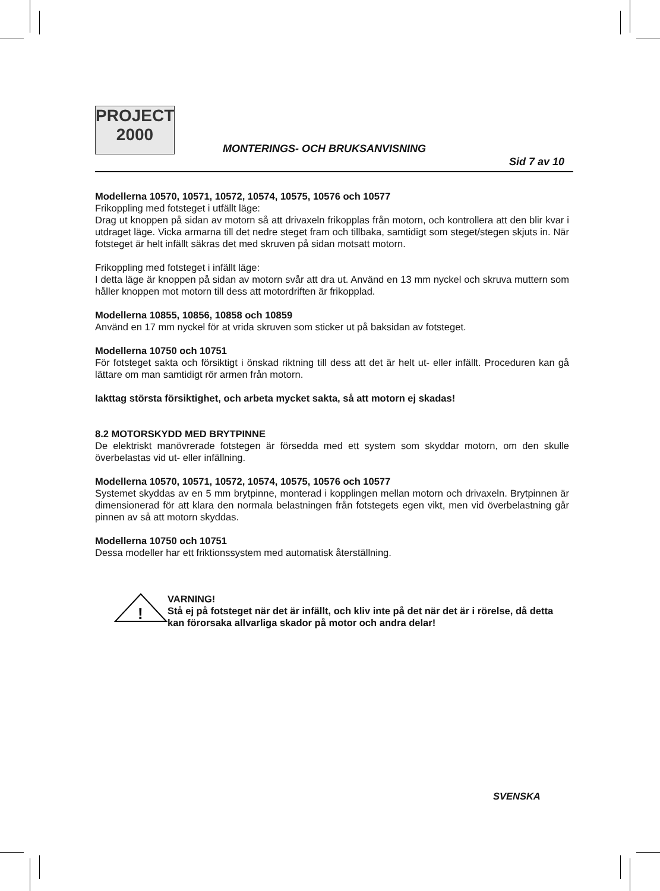PROJECT
2000
MONTERINGS- OCH BRUKSANVISNING
Sid 7 av 10
Modellerna 10570, 10571, 10572, 10574, 10575, 10576 och 10577
Frikoppling med fotsteget i utfällt läge:
Drag ut knoppen på sidan av motorn så att drivaxeln frikopplas från motorn, och kontrollera att den blir kvar i utdraget läge. Vicka armarna till det nedre steget fram och tillbaka, samtidigt som steget/stegen skjuts in. När fotsteget är helt infällt säkras det med skruven på sidan motsatt motorn.
Frikoppling med fotsteget i infällt läge:
I detta läge är knoppen på sidan av motorn svår att dra ut. Använd en 13 mm nyckel och skruva muttern som håller knoppen mot motorn till dess att motordriften är frikopplad.
Modellerna 10855, 10856, 10858 och 10859
Använd en 17 mm nyckel för at vrida skruven som sticker ut på baksidan av fotsteget.
Modellerna 10750 och 10751
För fotsteget sakta och försiktigt i önskad riktning till dess att det är helt ut- eller infällt. Proceduren kan gå lättare om man samtidigt rör armen från motorn.
Iakttag största försiktighet, och arbeta mycket sakta, så att motorn ej skadas!
8.2 MOTORSKYDD MED BRYTPINNE
De elektriskt manövrerade fotstegen är försedda med ett system som skyddar motorn, om den skulle överbelastas vid ut- eller infällning.
Modellerna 10570, 10571, 10572, 10574, 10575, 10576 och 10577
Systemet skyddas av en 5 mm brytpinne, monterad i kopplingen mellan motorn och drivaxeln. Brytpinnen är dimensionerad för att klara den normala belastningen från fotstegets egen vikt, men vid överbelastning går pinnen av så att motorn skyddas.
Modellerna 10750 och 10751
Dessa modeller har ett friktionssystem med automatisk återställning.
!
VARNING!
Stå ej på fotsteget när det är infällt, och kliv inte på det när det är i rörelse, då detta kan förorsaka allvarliga skador på motor och andra delar!
SVENSKA